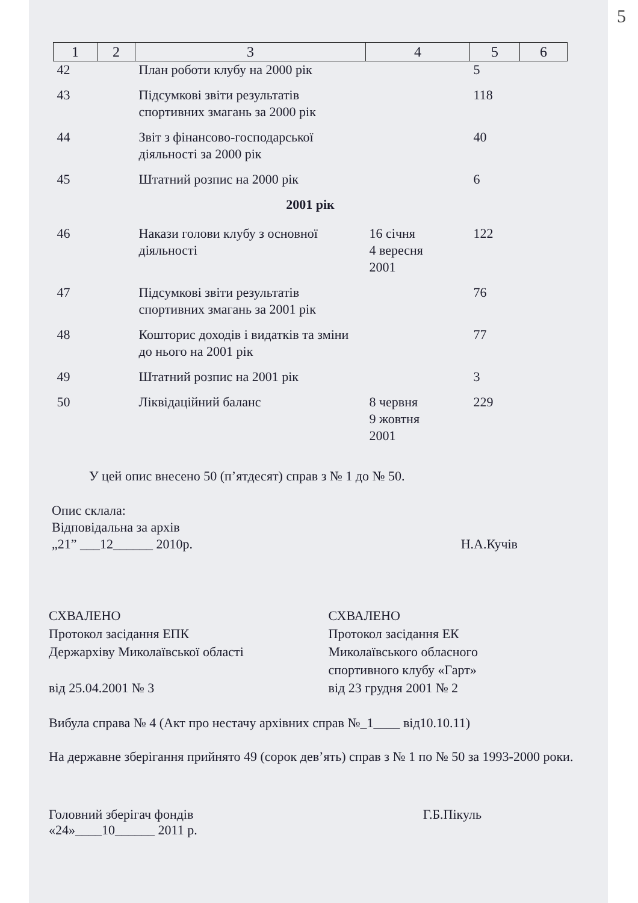5
| 1 | 2 | 3 | 4 | 5 | 6 |
| --- | --- | --- | --- | --- | --- |
| 42 | | План роботи клубу на 2000 рік | | 5 | |
| 43 | | Підсумкові звіти результатів спортивних змагань за 2000 рік | | 118 | |
| 44 | | Звіт з фінансово-господарської діяльності за 2000 рік | | 40 | |
| 45 | | Штатний розпис на 2000 рік | | 6 | |
| 2001 рік | | | | | |
| 46 | | Накази голови клубу з основної діяльності | 16 січня 4 вересня 2001 | 122 | |
| 47 | | Підсумкові звіти результатів спортивних змагань за 2001 рік | | 76 | |
| 48 | | Кошторис доходів і видатків та зміни до нього на 2001 рік | | 77 | |
| 49 | | Штатний розпис на 2001 рік | | 3 | |
| 50 | | Ліквідаційний баланс | 8 червня 9 жовтня 2001 | 229 | |
У цей опис внесено 50 (п’ятдесят) справ з № 1 до № 50.
Опис склала:
Відповідальна за архів
„21” ___12______ 2010р. Н.А.Кучів
СХВАЛЕНО
Протокол засідання ЕПК
Держархіву Миколаївської області
від 25.04.2001 № 3
СХВАЛЕНО
Протокол засідання ЕК
Миколаївського обласного
спортивного клубу «Гарт»
від 23 грудня 2001 № 2
Вибула справа № 4 (Акт про нестачу архівних справ №_1____ від10.10.11)
На державне зберігання прийнято 49 (сорок дев’ять) справ з № 1 по № 50 за 1993-2000 роки.
Головний зберігач фондів
«24»____10______ 2011 р. Г.Б.Пікуль